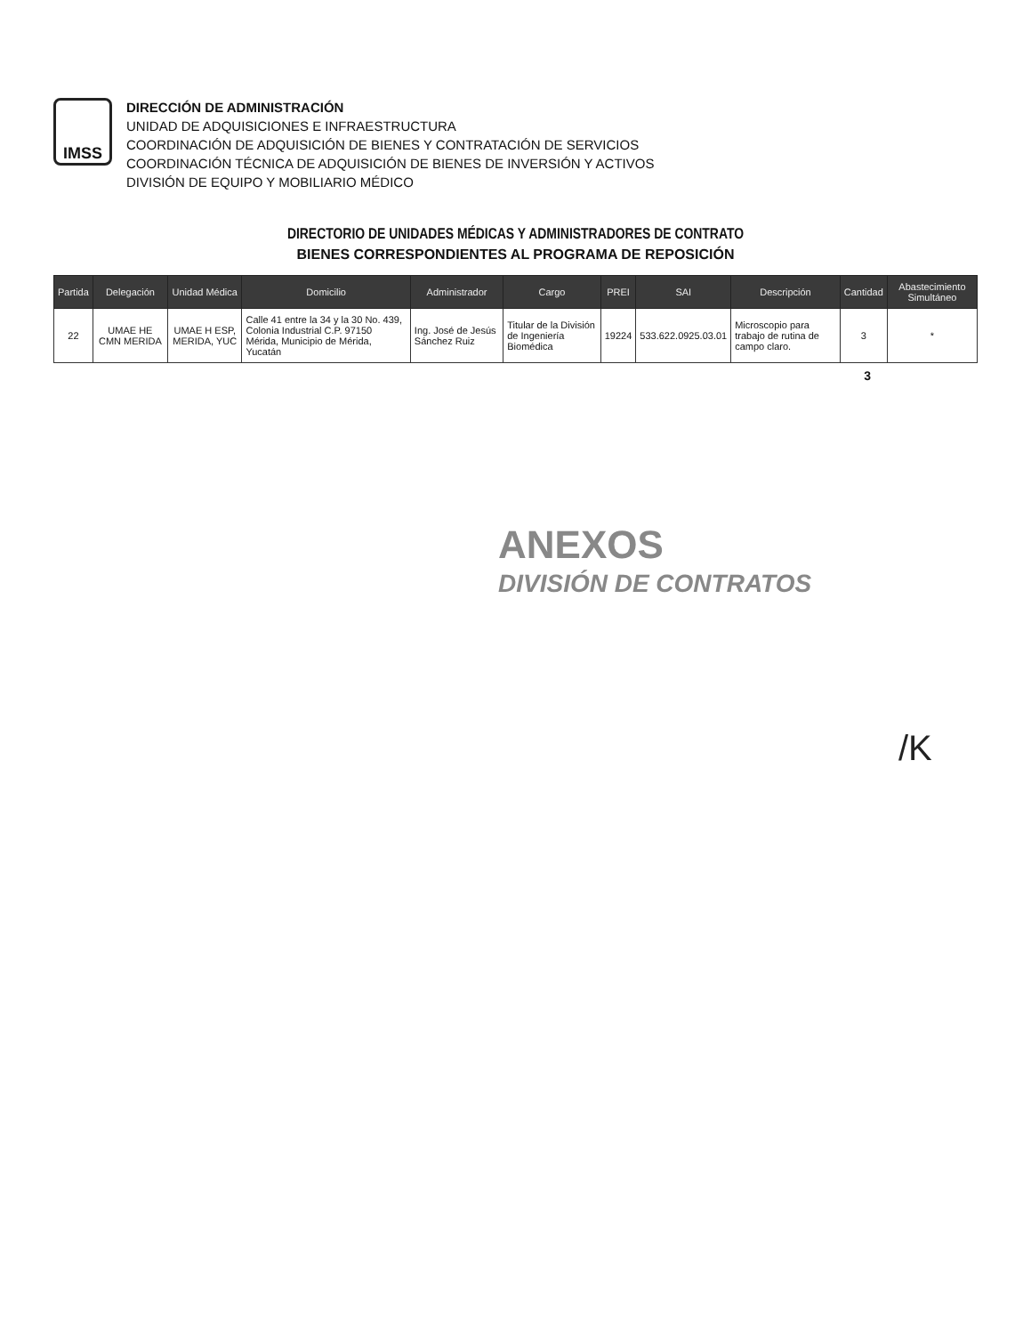IMSS
DIRECCIÓN DE ADMINISTRACIÓN
UNIDAD DE ADQUISICIONES E INFRAESTRUCTURA
COORDINACIÓN DE ADQUISICIÓN DE BIENES Y CONTRATACIÓN DE SERVICIOS
COORDINACIÓN TÉCNICA DE ADQUISICIÓN DE BIENES DE INVERSIÓN Y ACTIVOS
DIVISIÓN DE EQUIPO Y MOBILIARIO MÉDICO
DIRECTORIO DE UNIDADES MÉDICAS Y ADMINISTRADORES DE CONTRATO
BIENES CORRESPONDIENTES AL PROGRAMA DE REPOSICIÓN
| Partida | Delegación | Unidad Médica | Domicilio | Administrador | Cargo | PREI | SAI | Descripción | Cantidad | Abastecimiento Simultáneo |
| --- | --- | --- | --- | --- | --- | --- | --- | --- | --- | --- |
| 22 | UMAE HE CMN MERIDA | UMAE H ESP, MERIDA, YUC | Calle 41 entre la 34 y la 30 No. 439, Colonia Industrial C.P. 97150 Mérida, Municipio de Mérida, Yucatán | Ing. José de Jesús Sánchez Ruiz | Titular de la División de Ingeniería Biomédica | 19224 | 533.622.0925.03.01 | Microscopio para trabajo de rutina de campo claro. | 3 | * |
3
ANEXOS
DIVISIÓN DE CONTRATOS
/K